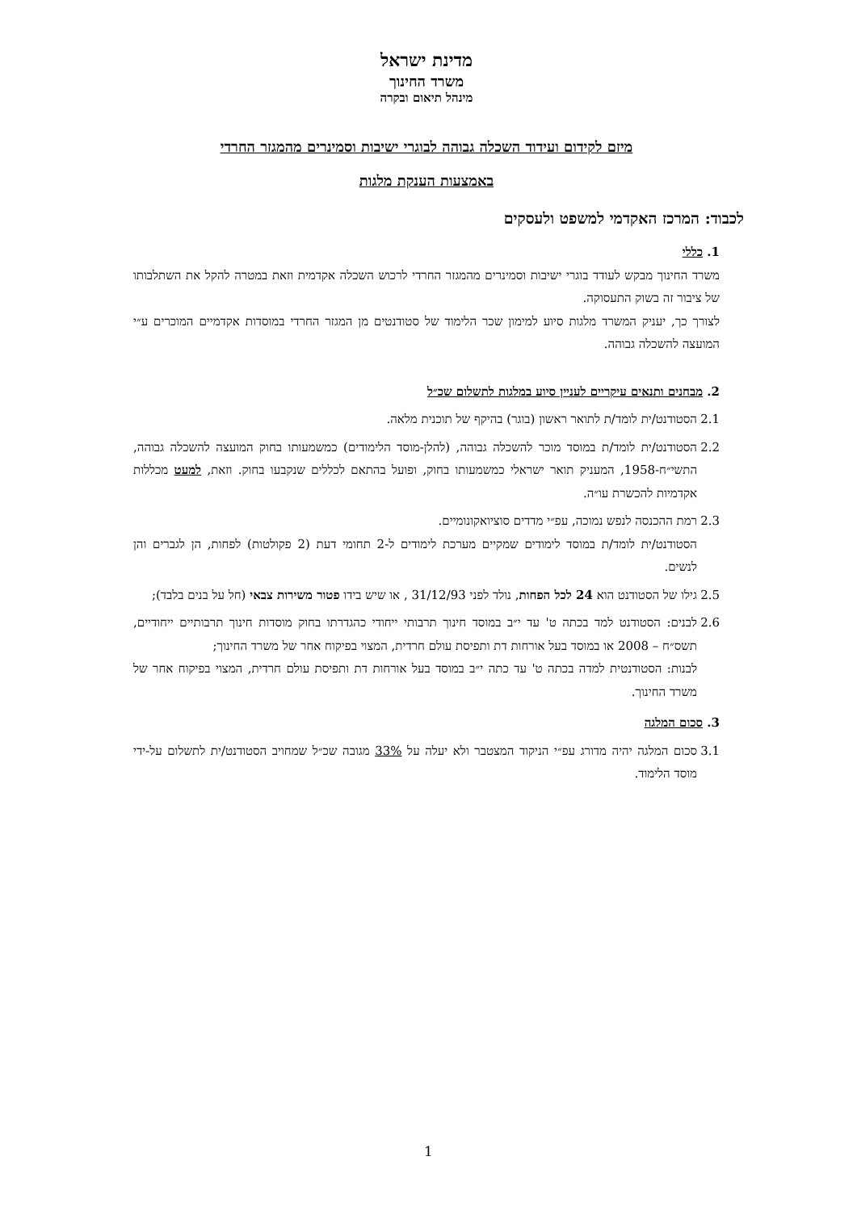מדינת ישראל
משרד החינוך
מינהל תיאום ובקרה
מיזם לקידום ועידוד השכלה גבוהה לבוגרי ישיבות וסמינרים מהמגזר החרדי
באמצעות הענקת מלגות
לכבוד: המרכז האקדמי למשפט ולעסקים
1. כללי
משרד החינוך מבקש לעודד בוגרי ישיבות וסמינרים מהמגזר החרדי לרכוש השכלה אקדמית וזאת במטרה להקל את השתלבותו של ציבור זה בשוק התעסוקה.
לצורך כך, יעניק המשרד מלגות סיוע למימון שכר הלימוד של סטודנטים מן המגזר החרדי במוסדות אקדמיים המוכרים ע״י המועצה להשכלה גבוהה.
2. מבחנים ותנאים עיקריים לעניין סיוע במלגות לתשלום שכ״ל
2.1 הסטודנט/ית לומד/ת לתואר ראשון (בוגר) בהיקף של תוכנית מלאה.
2.2 הסטודנט/ית לומד/ת במוסד מוכר להשכלה גבוהה, (להלן-מוסד הלימודים) כמשמעותו בחוק המועצה להשכלה גבוהה, התשי״ח-1958, המעניק תואר ישראלי כמשמעותו בחוק, ופועל בהתאם לכללים שנקבעו בחוק. וזאת, למעט מכללות אקדמיות להכשרת עו״ה.
2.3 רמת ההכנסה לנפש נמוכה, עפ״י מדדים סוציואקונומיים.
הסטודנט/ית לומד/ת במוסד לימודים שמקיים מערכת לימודים ל-2 תחומי דעת (2 פקולטות) לפחות, הן לגברים והן לנשים.
2.5 גילו של הסטודנט הוא 24 לכל הפחות, נולד לפני 31/12/93 , או שיש בידו פטור משירות צבאי (חל על בנים בלבד);
2.6 לבנים: הסטודנט למד בכתה ט' עד י״ב במוסד חינוך תרבותי ייחודי כהגדרתו בחוק מוסדות חינוך תרבותיים ייחודיים, תשס״ח – 2008 או במוסד בעל אורחות דת ותפיסת עולם חרדית, המצוי בפיקוח אחר של משרד החינוך;
לבנות: הסטודנטית למדה בכתה ט' עד כתה י״ב במוסד בעל אורחות דת ותפיסת עולם חרדית, המצוי בפיקוח אחר של משרד החינוך.
3. סכום המלגה
3.1 סכום המלגה יהיה מדורג עפ״י הניקוד המצטבר ולא יעלה על 33% מגובה שכ״ל שמחויב הסטודנט/ית לתשלום על-ידי מוסד הלימוד.
1